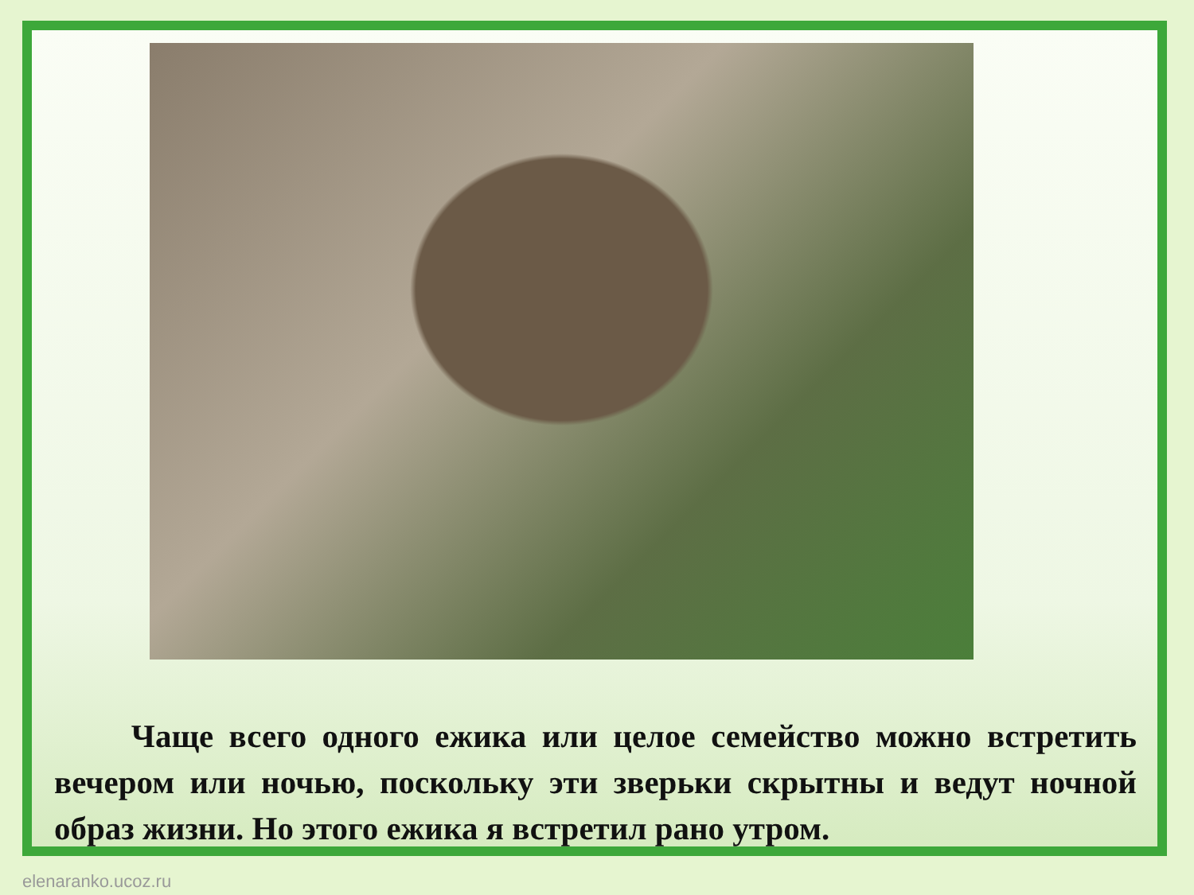Чаще всего одного ежика или целое семейство можно встретить вечером или ночью, поскольку эти зверьки скрытны и ведут ночной образ жизни. Но этого ежика я встретил рано утром.
elenaranko.ucoz.ru